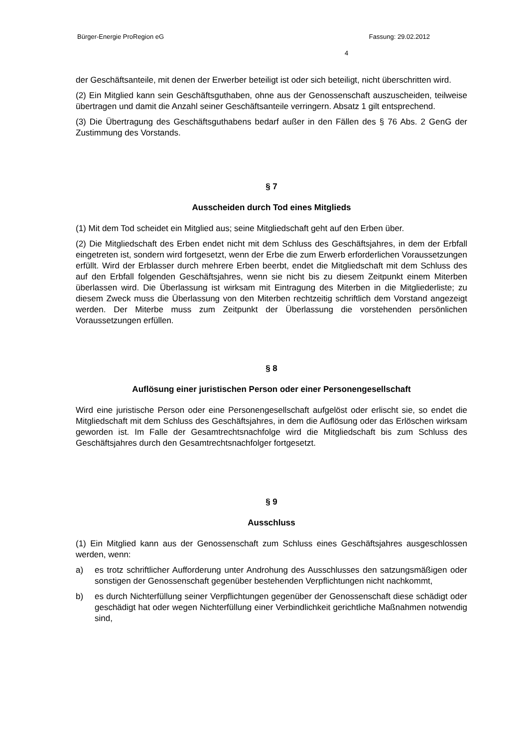Bürger-Energie ProRegion eG Fassung: 29.02.2012
4
der Geschäftsanteile, mit denen der Erwerber beteiligt ist oder sich beteiligt, nicht überschritten wird.
(2) Ein Mitglied kann sein Geschäftsguthaben, ohne aus der Genossenschaft auszuscheiden, teilweise übertragen und damit die Anzahl seiner Geschäftsanteile verringern. Absatz 1 gilt entsprechend.
(3) Die Übertragung des Geschäftsguthabens bedarf außer in den Fällen des § 76 Abs. 2 GenG der Zustimmung des Vorstands.
§ 7
Ausscheiden durch Tod eines Mitglieds
(1) Mit dem Tod scheidet ein Mitglied aus; seine Mitgliedschaft geht auf den Erben über.
(2) Die Mitgliedschaft des Erben endet nicht mit dem Schluss des Geschäftsjahres, in dem der Erbfall eingetreten ist, sondern wird fortgesetzt, wenn der Erbe die zum Erwerb erforderlichen Voraussetzungen erfüllt. Wird der Erblasser durch mehrere Erben beerbt, endet die Mitgliedschaft mit dem Schluss des auf den Erbfall folgenden Geschäftsjahres, wenn sie nicht bis zu diesem Zeitpunkt einem Miterben überlassen wird. Die Überlassung ist wirksam mit Eintragung des Miterben in die Mitgliederliste; zu diesem Zweck muss die Überlassung von den Miterben rechtzeitig schriftlich dem Vorstand angezeigt werden. Der Miterbe muss zum Zeitpunkt der Überlassung die vorstehenden persönlichen Voraussetzungen erfüllen.
§ 8
Auflösung einer juristischen Person oder einer Personengesellschaft
Wird eine juristische Person oder eine Personengesellschaft aufgelöst oder erlischt sie, so endet die Mitgliedschaft mit dem Schluss des Geschäftsjahres, in dem die Auflösung oder das Erlöschen wirksam geworden ist. Im Falle der Gesamtrechtsnachfolge wird die Mitgliedschaft bis zum Schluss des Geschäftsjahres durch den Gesamtrechtsnachfolger fortgesetzt.
§ 9
Ausschluss
(1) Ein Mitglied kann aus der Genossenschaft zum Schluss eines Geschäftsjahres ausgeschlossen werden, wenn:
a) es trotz schriftlicher Aufforderung unter Androhung des Ausschlusses den satzungsmäßigen oder sonstigen der Genossenschaft gegenüber bestehenden Verpflichtungen nicht nachkommt,
b) es durch Nichterfüllung seiner Verpflichtungen gegenüber der Genossenschaft diese schädigt oder geschädigt hat oder wegen Nichterfüllung einer Verbindlichkeit gerichtliche Maßnahmen notwendig sind,